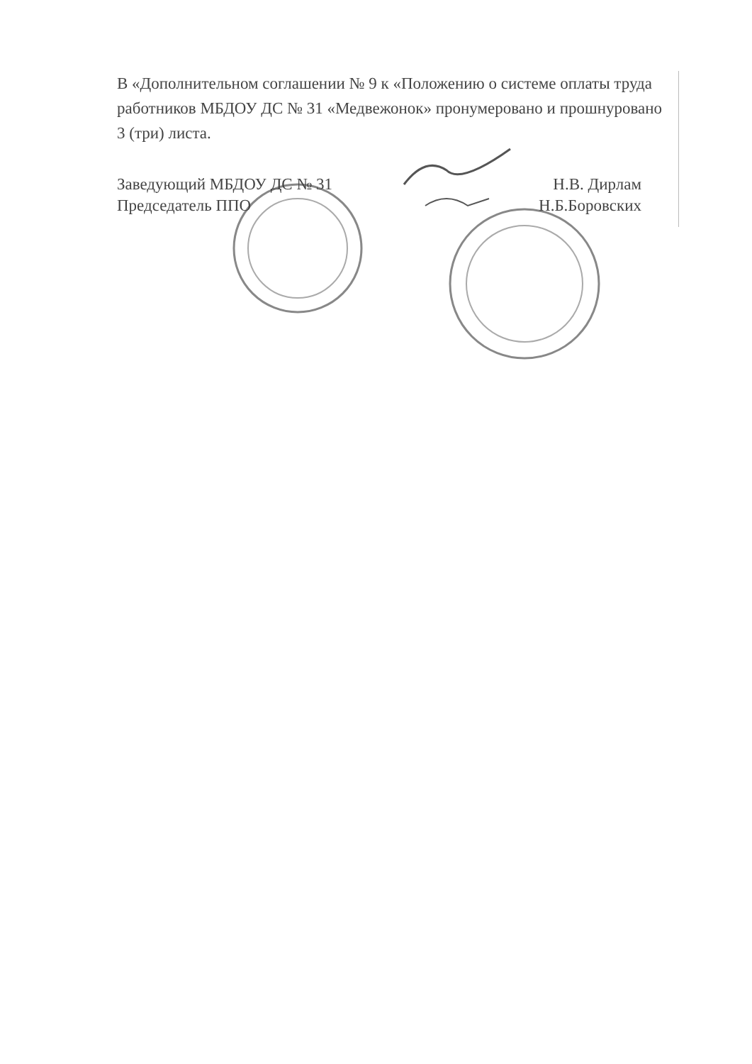В «Дополнительном соглашении № 9 к «Положению о системе оплаты труда работников МБДОУ ДС № 31 «Медвежонок» пронумеровано и прошнуровано 3 (три) листа.
Заведующий МБДОУ ДС № 31 Н.В. Дирлам
Председатель ППО Н.Б.Боровских